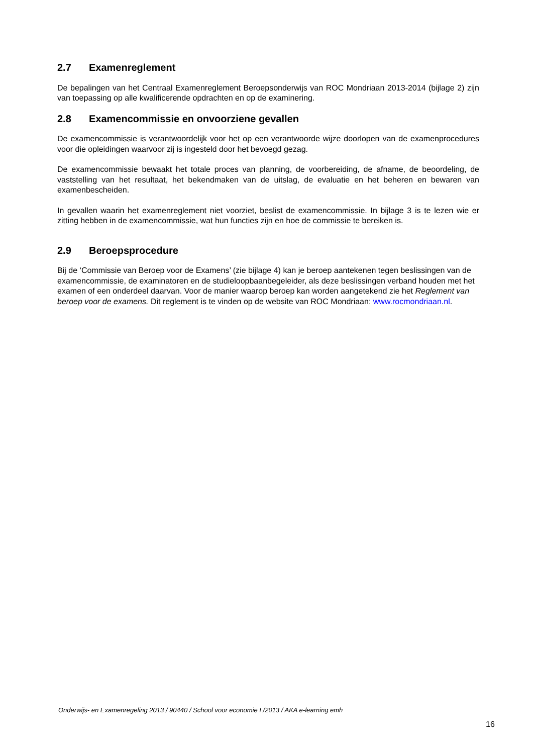2.7 Examenreglement
De bepalingen van het Centraal Examenreglement Beroepsonderwijs van ROC Mondriaan 2013-2014 (bijlage 2) zijn van toepassing op alle kwalificerende opdrachten en op de examinering.
2.8 Examencommissie en onvoorziene gevallen
De examencommissie is verantwoordelijk voor het op een verantwoorde wijze doorlopen van de examenprocedures voor die opleidingen waarvoor zij is ingesteld door het bevoegd gezag.
De examencommissie bewaakt het totale proces van planning, de voorbereiding, de afname, de beoordeling, de vaststelling van het resultaat, het bekendmaken van de uitslag, de evaluatie en het beheren en bewaren van examenbescheiden.
In gevallen waarin het examenreglement niet voorziet, beslist de examencommissie. In bijlage 3 is te lezen wie er zitting hebben in de examencommissie, wat hun functies zijn en hoe de commissie te bereiken is.
2.9 Beroepsprocedure
Bij de ‘Commissie van Beroep voor de Examens’ (zie bijlage 4) kan je beroep aantekenen tegen beslissingen van de examencommissie, de examinatoren en de studieloopbaanbegeleider, als deze beslissingen verband houden met het examen of een onderdeel daarvan. Voor de manier waarop beroep kan worden aangetekend zie het Reglement van beroep voor de examens. Dit reglement is te vinden op de website van ROC Mondriaan: www.rocmondriaan.nl.
Onderwijs- en Examenregeling 2013 / 90440 / School voor economie I /2013 / AKA e-learning emh
16